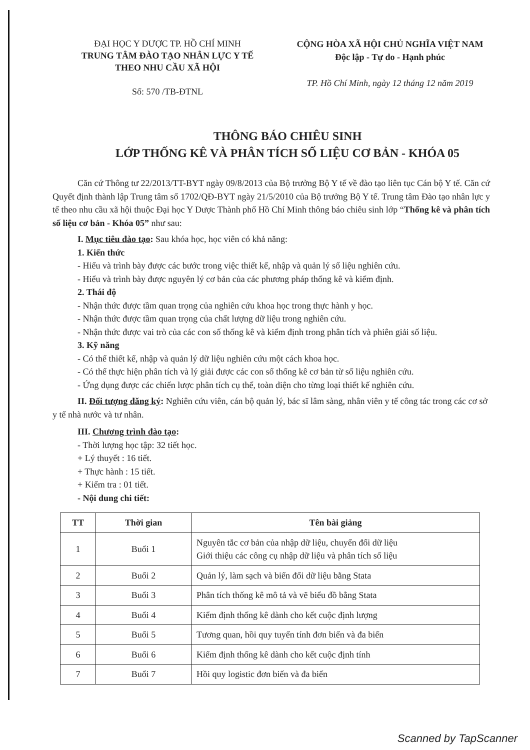ĐẠI HỌC Y DƯỢC TP. HỒ CHÍ MINH
TRUNG TÂM ĐÀO TẠO NHÂN LỰC Y TẾ
THEO NHU CẦU XÃ HỘI
Số: 570 /TB-ĐTNL
CỘNG HÒA XÃ HỘI CHỦ NGHĨA VIỆT NAM
Độc lập - Tự do - Hạnh phúc
TP. Hồ Chí Minh, ngày 12 tháng 12 năm 2019
THÔNG BÁO CHIÊU SINH
LỚP THỐNG KÊ VÀ PHÂN TÍCH SỐ LIỆU CƠ BẢN - KHÓA 05
Căn cứ Thông tư 22/2013/TT-BYT ngày 09/8/2013 của Bộ trưởng Bộ Y tế về đào tạo liên tục Cán bộ Y tế. Căn cứ Quyết định thành lập Trung tâm số 1702/QĐ-BYT ngày 21/5/2010 của Bộ trưởng Bộ Y tế. Trung tâm Đào tạo nhân lực y tế theo nhu cầu xã hội thuộc Đại học Y Dược Thành phố Hồ Chí Minh thông báo chiêu sinh lớp “Thống kê và phân tích số liệu cơ bản - Khóa 05” như sau:
I. Mục tiêu đào tạo: Sau khóa học, học viên có khả năng:
1. Kiến thức
- Hiểu và trình bày được các bước trong việc thiết kế, nhập và quản lý số liệu nghiên cứu.
- Hiểu và trình bày được nguyên lý cơ bản của các phương pháp thống kê và kiểm định.
2. Thái độ
- Nhận thức được tầm quan trọng của nghiên cứu khoa học trong thực hành y học.
- Nhận thức được tầm quan trọng của chất lượng dữ liệu trong nghiên cứu.
- Nhận thức được vai trò của các con số thống kê và kiểm định trong phân tích và phiên giải số liệu.
3. Kỹ năng
- Có thể thiết kế, nhập và quản lý dữ liệu nghiên cứu một cách khoa học.
- Có thể thực hiện phân tích và lý giải được các con số thống kê cơ bản từ số liệu nghiên cứu.
- Ứng dụng được các chiến lược phân tích cụ thể, toàn diện cho từng loại thiết kế nghiên cứu.
II. Đối tượng đăng ký: Nghiên cứu viên, cán bộ quản lý, bác sĩ lâm sàng, nhân viên y tế công tác trong các cơ sở y tế nhà nước và tư nhân.
III. Chương trình đào tạo:
- Thời lượng học tập: 32 tiết học.
+ Lý thuyết : 16 tiết.
+ Thực hành : 15 tiết.
+ Kiểm tra : 01 tiết.
- Nội dung chi tiết:
| TT | Thời gian | Tên bài giảng |
| --- | --- | --- |
| 1 | Buổi 1 | Nguyên tắc cơ bản của nhập dữ liệu, chuyển đổi dữ liệu Giới thiệu các công cụ nhập dữ liệu và phân tích số liệu |
| 2 | Buổi 2 | Quản lý, làm sạch và biến đổi dữ liệu bằng Stata |
| 3 | Buổi 3 | Phân tích thống kê mô tả và vẽ biểu đồ bằng Stata |
| 4 | Buổi 4 | Kiểm định thống kê dành cho kết cuộc định lượng |
| 5 | Buổi 5 | Tương quan, hồi quy tuyến tính đơn biến và đa biến |
| 6 | Buổi 6 | Kiểm định thống kê dành cho kết cuộc định tính |
| 7 | Buổi 7 | Hồi quy logistic đơn biến và đa biến |
Scanned by TapScanner